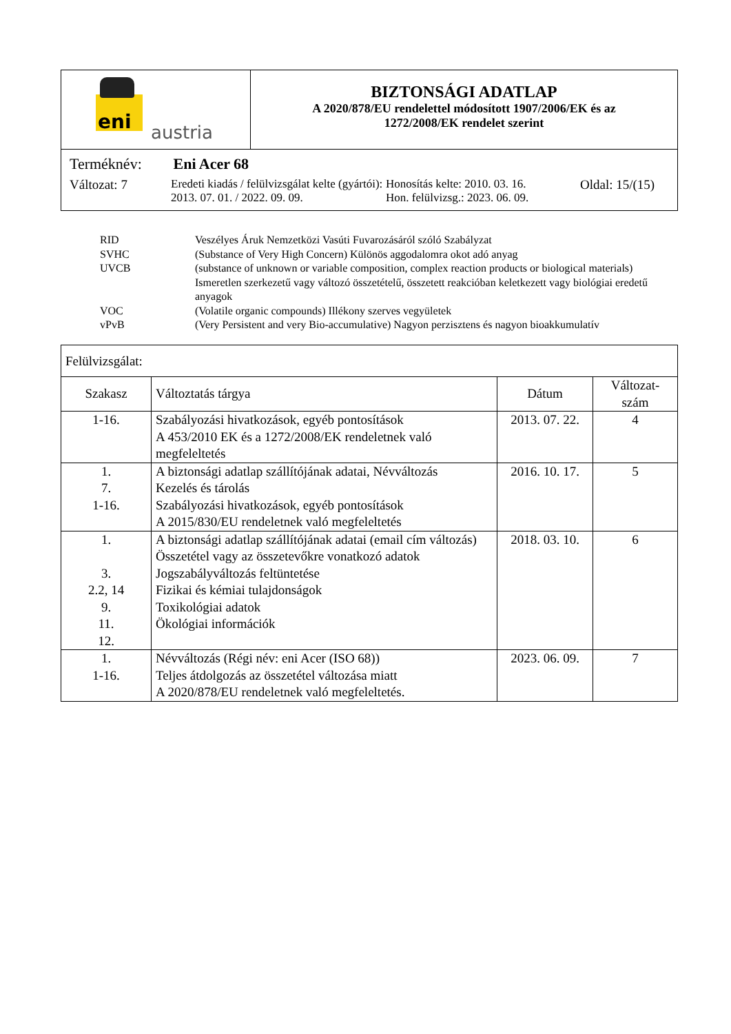| eni austria | BIZTONSÁGI ADATLAP A 2020/878/EU rendelettel módosított 1907/2006/EK és az 1272/2008/EK rendelet szerint |
| Terméknév: Eni Acer 68 Változat: 7 Eredeti kiadás / felülvizsgálat kelte (gyártói): 2013. 07. 01. / 2022. 09. 09. Honosítás kelte: 2010. 03. 16. Hon. felülvizsg.: 2023. 06. 09. Oldal: 15/(15) | |
RID Veszélyes Áruk Nemzetközi Vasúti Fuvarozásáról szóló Szabályzat
SVHC (Substance of Very High Concern) Különös aggodalomra okot adó anyag
UVCB (substance of unknown or variable composition, complex reaction products or biological materials) Ismeretlen szerkezetű vagy változó összetételű, összetett reakcióban keletkezett vagy biológiai eredetű anyagok
VOC (Volatile organic compounds) Illékony szerves vegyületek
vPvB (Very Persistent and very Bio-accumulative) Nagyon perzisztens és nagyon bioakkumulatív
| Felülvizsgálat: | | | |
| Szakasz | Változtatás tárgya | Dátum | Változat- szám |
| 1-16. | Szabályozási hivatkozások, egyéb pontosítások A 453/2010 EK és a 1272/2008/EK rendeletnek való megfeleltetés | 2013. 07. 22. | 4 |
| 1. 7. 1-16. | A biztonsági adatlap szállítójának adatai, Névváltozás Kezelés és tárolás Szabályozási hivatkozások, egyéb pontosítások A 2015/830/EU rendeletnek való megfeleltetés | 2016. 10. 17. | 5 |
| 1. 3. 2.2, 14 9. 11. 12. | A biztonsági adatlap szállítójának adatai (email cím változás) Összetétel vagy az összetevőkre vonatkozó adatok Jogszabályváltozás feltüntetése Fizikai és kémiai tulajdonságok Toxikológiai adatok Ökológiai információk | 2018. 03. 10. | 6 |
| 1. 1-16. | Névváltozás (Régi név: eni Acer (ISO 68)) Teljes átdolgozás az összetétel változása miatt A 2020/878/EU rendeletnek való megfeleltetés. | 2023. 06. 09. | 7 |